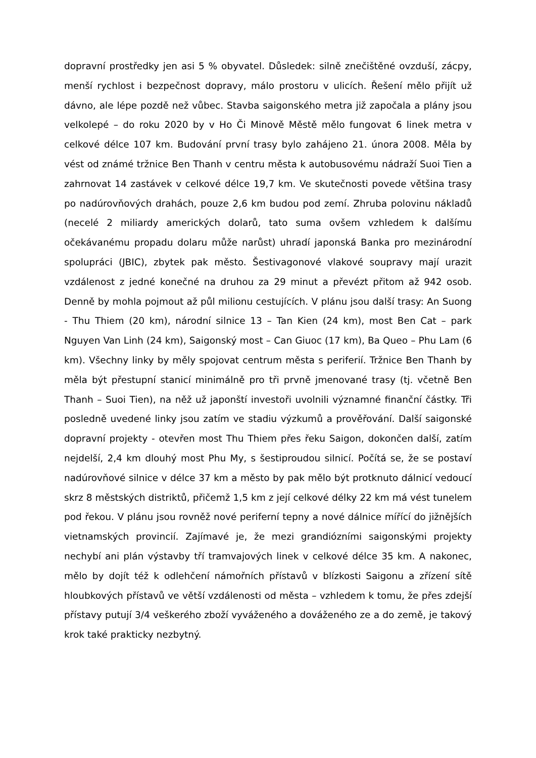dopravní prostředky jen asi 5 % obyvatel. Důsledek: silně znečištěné ovzduší, zácpy, menší rychlost i bezpečnost dopravy, málo prostoru v ulicích. Řešení mělo přijít už dávno, ale lépe pozdě než vůbec. Stavba saigonského metra již započala a plány jsou velkolepé – do roku 2020 by v Ho Či Minově Městě mělo fungovat 6 linek metra v celkové délce 107 km. Budování první trasy bylo zahájeno 21. února 2008. Měla by vést od známé tržnice Ben Thanh v centru města k autobusovému nádraží Suoi Tien a zahrnovat 14 zastávek v celkové délce 19,7 km. Ve skutečnosti povede většina trasy po nadúrovňových drahách, pouze 2,6 km budou pod zemí. Zhruba polovinu nákladů (necelé 2 miliardy amerických dolarů, tato suma ovšem vzhledem k dalšímu očekávanému propadu dolaru může narůst) uhradí japonská Banka pro mezinárodní spolupráci (JBIC), zbytek pak město. Šestivagonové vlakové soupravy mají urazit vzdálenost z jedné konečné na druhou za 29 minut a převézt přitom až 942 osob. Denně by mohla pojmout až půl milionu cestujících. V plánu jsou další trasy: An Suong - Thu Thiem (20 km), národní silnice 13 – Tan Kien (24 km), most Ben Cat – park Nguyen Van Linh (24 km), Saigonský most – Can Giuoc (17 km), Ba Queo – Phu Lam (6 km). Všechny linky by měly spojovat centrum města s periferií. Tržnice Ben Thanh by měla být přestupní stanicí minimálně pro tři prvně jmenované trasy (tj. včetně Ben Thanh – Suoi Tien), na něž už japonští investoři uvolnili významné finanční částky. Tři posledně uvedené linky jsou zatím ve stadiu výzkumů a prověřování. Další saigonské dopravní projekty - otevřen most Thu Thiem přes řeku Saigon, dokončen další, zatím nejdelší, 2,4 km dlouhý most Phu My, s šestiproudou silnicí. Počítá se, že se postaví nadúrovňové silnice v délce 37 km a město by pak mělo být protknuto dálnicí vedoucí skrz 8 městských distriktů, přičemž 1,5 km z její celkové délky 22 km má vést tunelem pod řekou. V plánu jsou rovněž nové periferní tepny a nové dálnice mířící do jižnějších vietnamských provincií. Zajímavé je, že mezi grandiózními saigonskými projekty nechybí ani plán výstavby tří tramvajových linek v celkové délce 35 km. A nakonec, mělo by dojít též k odlehčení námořních přístavů v blízkosti Saigonu a zřízení sítě hloubkových přístavů ve větší vzdálenosti od města – vzhledem k tomu, že přes zdejší přístavy putují 3/4 veškerého zboží vyváženého a dováženého ze a do země, je takový krok také prakticky nezbytný.